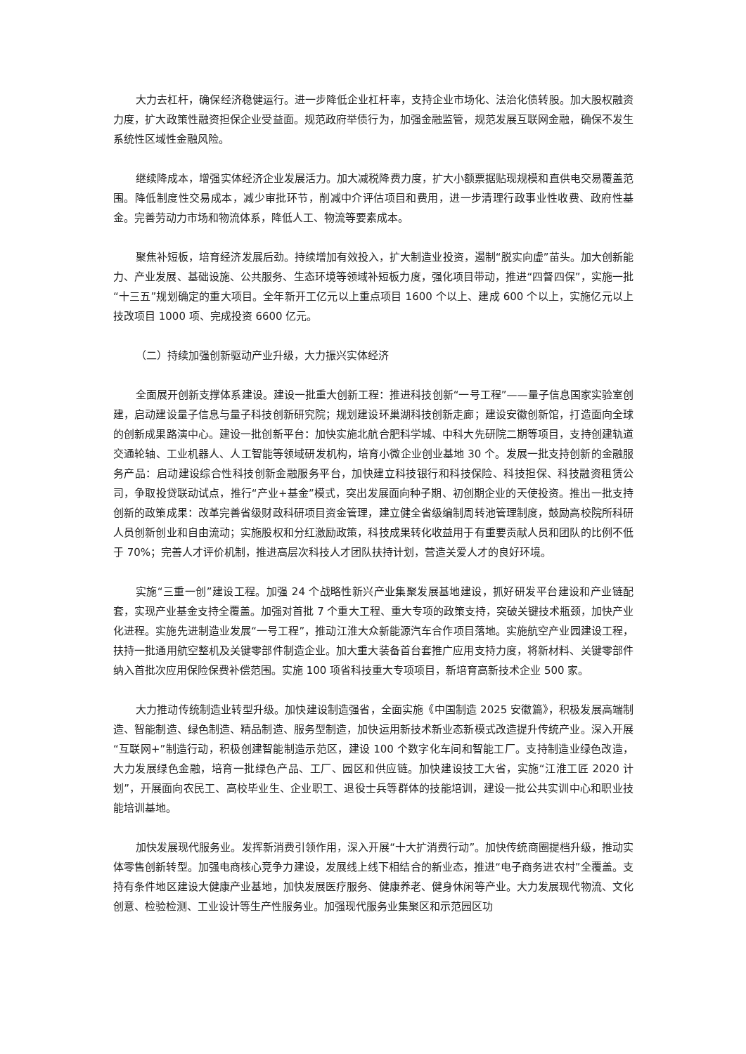大力去杠杆，确保经济稳健运行。进一步降低企业杠杆率，支持企业市场化、法治化债转股。加大股权融资力度，扩大政策性融资担保企业受益面。规范政府举债行为，加强金融监管，规范发展互联网金融，确保不发生系统性区域性金融风险。
继续降成本，增强实体经济企业发展活力。加大减税降费力度，扩大小额票据贴现规模和直供电交易覆盖范围。降低制度性交易成本，减少审批环节，削减中介评估项目和费用，进一步清理行政事业性收费、政府性基金。完善劳动力市场和物流体系，降低人工、物流等要素成本。
聚焦补短板，培育经济发展后劲。持续增加有效投入，扩大制造业投资，遏制“脱实向虚”苗头。加大创新能力、产业发展、基础设施、公共服务、生态环境等领域补短板力度，强化项目带动，推进“四督四保”，实施一批“十三五”规划确定的重大项目。全年新开工亿元以上重点项目 1600 个以上、建成 600 个以上，实施亿元以上技改项目 1000 项、完成投资 6600 亿元。
（二）持续加强创新驱动产业升级，大力振兴实体经济
全面展开创新支撑体系建设。建设一批重大创新工程：推进科技创新“一号工程”——量子信息国家实验室创建，启动建设量子信息与量子科技创新研究院；规划建设环巢湖科技创新走廊；建设安徽创新馆，打造面向全球的创新成果路演中心。建设一批创新平台：加快实施北航合肥科学城、中科大先研院二期等项目，支持创建轨道交通轮轴、工业机器人、人工智能等领域研发机构，培育小微企业创业基地 30 个。发展一批支持创新的金融服务产品：启动建设综合性科技创新金融服务平台，加快建立科技银行和科技保险、科技担保、科技融资租赁公司，争取投贷联动试点，推行“产业+基金”模式，突出发展面向种子期、初创期企业的天使投资。推出一批支持创新的政策成果：改革完善省级财政科研项目资金管理，建立健全省级编制周转池管理制度，鼓励高校院所科研人员创新创业和自由流动；实施股权和分红激励政策，科技成果转化收益用于有重要贡献人员和团队的比例不低于 70%；完善人才评价机制，推进高层次科技人才团队扶持计划，营造关爱人才的良好环境。
实施“三重一创”建设工程。加强 24 个战略性新兴产业集聚发展基地建设，抓好研发平台建设和产业链配套，实现产业基金支持全覆盖。加强对首批 7 个重大工程、重大专项的政策支持，突破关键技术瓶颈，加快产业化进程。实施先进制造业发展“一号工程”，推动江淮大众新能源汽车合作项目落地。实施航空产业园建设工程，扶持一批通用航空整机及关键零部件制造企业。加大重大装备首台套推广应用支持力度，将新材料、关键零部件纳入首批次应用保险保费补偿范围。实施 100 项省科技重大专项项目，新培育高新技术企业 500 家。
大力推动传统制造业转型升级。加快建设制造强省，全面实施《中国制造 2025 安徽篇》，积极发展高端制造、智能制造、绿色制造、精品制造、服务型制造，加快运用新技术新业态新模式改造提升传统产业。深入开展“互联网+”制造行动，积极创建智能制造示范区，建设 100 个数字化车间和智能工厂。支持制造业绿色改造，大力发展绿色金融，培育一批绿色产品、工厂、园区和供应链。加快建设技工大省，实施“江淮工匠 2020 计划”，开展面向农民工、高校毕业生、企业职工、退役士兵等群体的技能培训，建设一批公共实训中心和职业技能培训基地。
加快发展现代服务业。发挥新消费引领作用，深入开展“十大扩消费行动”。加快传统商圈提档升级，推动实体零售创新转型。加强电商核心竞争力建设，发展线上线下相结合的新业态，推进“电子商务进农村”全覆盖。支持有条件地区建设大健康产业基地，加快发展医疗服务、健康养老、健身休闲等产业。大力发展现代物流、文化创意、检验检测、工业设计等生产性服务业。加强现代服务业集聚区和示范园区功